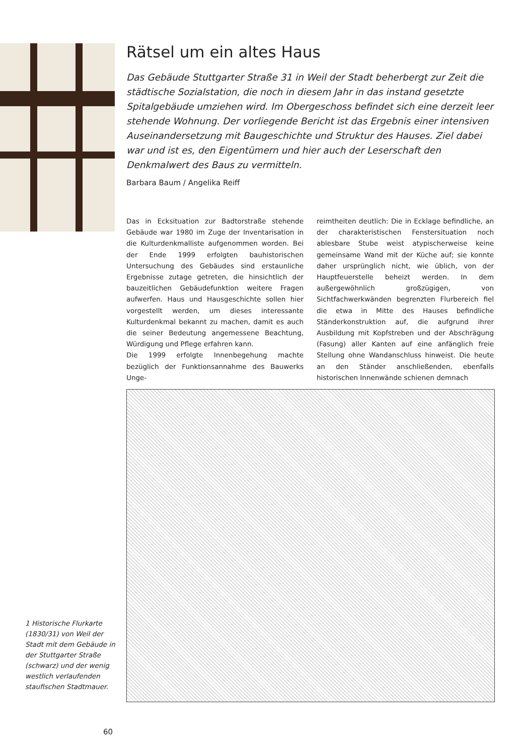Rätsel um ein altes Haus
Das Gebäude Stuttgarter Straße 31 in Weil der Stadt beherbergt zur Zeit die städtische Sozialstation, die noch in diesem Jahr in das instand gesetzte Spitalgebäude umziehen wird. Im Obergeschoss befindet sich eine derzeit leer stehende Wohnung. Der vorliegende Bericht ist das Ergebnis einer intensiven Auseinandersetzung mit Baugeschichte und Struktur des Hauses. Ziel dabei war und ist es, den Eigentümern und hier auch der Leserschaft den Denkmalwert des Baus zu vermitteln.
Barbara Baum / Angelika Reiff
Das in Ecksituation zur Badtorstraße stehende Gebäude war 1980 im Zuge der Inventarisation in die Kulturdenkmalliste aufgenommen worden. Bei der Ende 1999 erfolgten bauhistorischen Untersuchung des Gebäudes sind erstaunliche Ergebnisse zutage getreten, die hinsichtlich der bauzeitlichen Gebäudefunktion weitere Fragen aufwerfen. Haus und Hausgeschichte sollen hier vorgestellt werden, um dieses interessante Kulturdenkmal bekannt zu machen, damit es auch die seiner Bedeutung angemessene Beachtung, Würdigung und Pflege erfahren kann.
Die 1999 erfolgte Innenbegehung machte bezüglich der Funktionsannahme des Bauwerks Unge-
reimtheiten deutlich: Die in Ecklage befindliche, an der charakteristischen Fenstersituation noch ablesbare Stube weist atypischerweise keine gemeinsame Wand mit der Küche auf; sie konnte daher ursprünglich nicht, wie üblich, von der Hauptfeuerstelle beheizt werden. In dem außergewöhnlich großzügigen, von Sichtfachwerkwänden begrenzten Flurbereich fiel die etwa in Mitte des Hauses befindliche Ständerkonstruktion auf, die aufgrund ihrer Ausbildung mit Kopfstreben und der Abschrägung (Fasung) aller Kanten auf eine anfänglich freie Stellung ohne Wandanschluss hinweist. Die heute an den Ständer anschließenden, ebenfalls historischen Innenwände schienen demnach
1 Historische Flurkarte (1830/31) von Weil der Stadt mit dem Gebäude in der Stuttgarter Straße (schwarz) und der wenig westlich verlaufenden staufischen Stadtmauer.
60